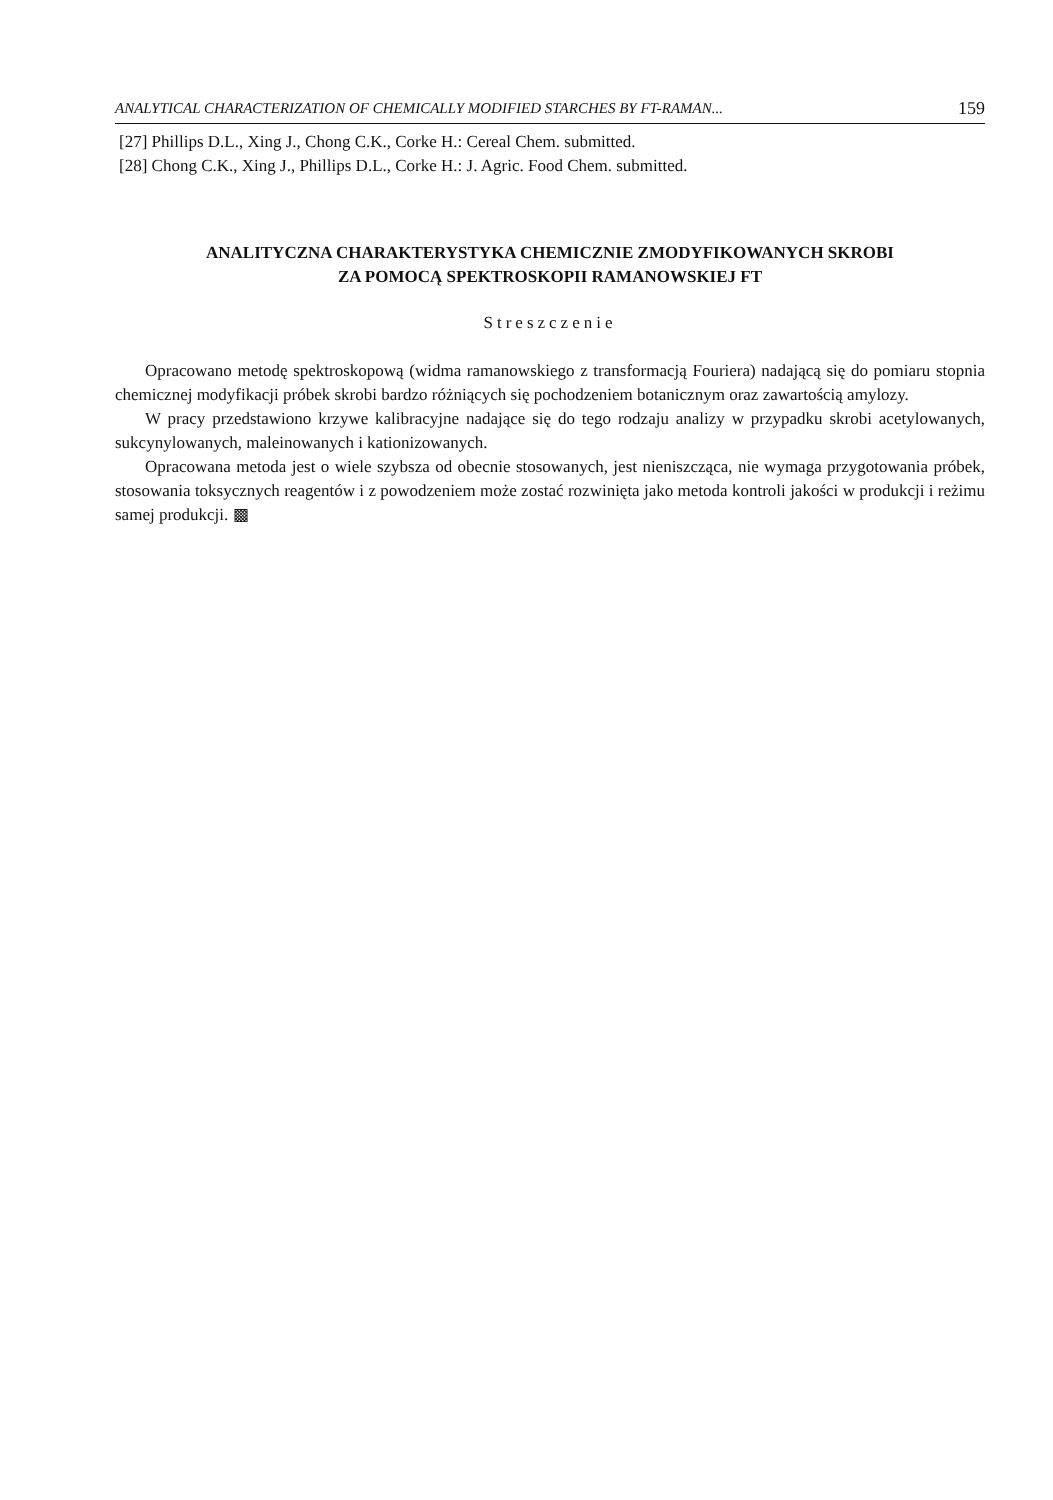ANALYTICAL CHARACTERIZATION OF CHEMICALLY MODIFIED STARCHES BY FT-RAMAN... 159
[27] Phillips D.L., Xing J., Chong C.K., Corke H.: Cereal Chem. submitted.
[28] Chong C.K., Xing J., Phillips D.L., Corke H.: J. Agric. Food Chem. submitted.
ANALITYCZNA CHARAKTERYSTYKA CHEMICZNIE ZMODYFIKOWANYCH SKROBI
ZA POMOCĄ SPEKTROSKOPII RAMANOWSKIEJ FT
Streszczenie
Opracowano metodę spektroskopową (widma ramanowskiego z transformacją Fouriera) nadającą się do pomiaru stopnia chemicznej modyfikacji próbek skrobi bardzo różniących się pochodzeniem botanicznym oraz zawartością amylozy.
W pracy przedstawiono krzywe kalibracyjne nadające się do tego rodzaju analizy w przypadku skrobi acetylowanych, sukcynylowanych, maleinowanych i kationizowanych.
Opracowana metoda jest o wiele szybsza od obecnie stosowanych, jest nieniszcząca, nie wymaga przygotowania próbek, stosowania toksycznych reagentów i z powodzeniem może zostać rozwinięta jako metoda kontroli jakości w produkcji i reżimu samej produkcji. ▩